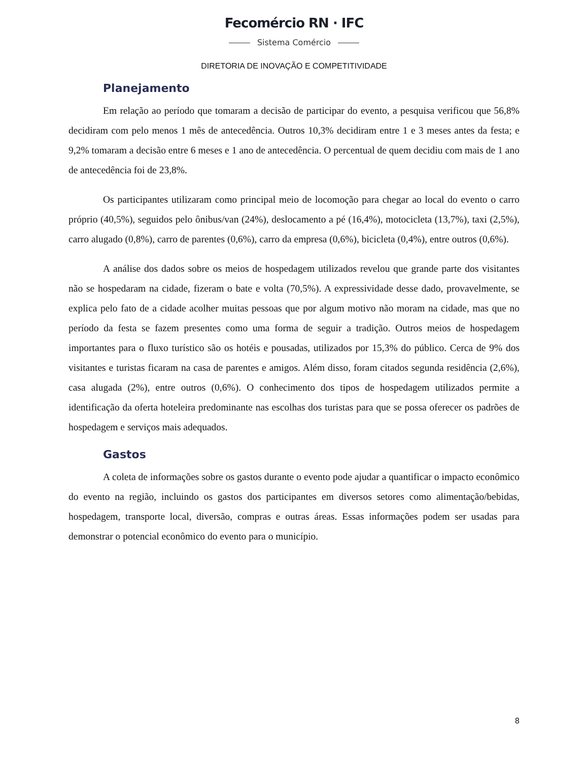Fecomércio RN · IFC
Sistema Comércio
DIRETORIA DE INOVAÇÃO E COMPETITIVIDADE
Planejamento
Em relação ao período que tomaram a decisão de participar do evento, a pesquisa verificou que 56,8% decidiram com pelo menos 1 mês de antecedência. Outros 10,3% decidiram entre 1 e 3 meses antes da festa; e 9,2% tomaram a decisão entre 6 meses e 1 ano de antecedência. O percentual de quem decidiu com mais de 1 ano de antecedência foi de 23,8%.
Os participantes utilizaram como principal meio de locomoção para chegar ao local do evento o carro próprio (40,5%), seguidos pelo ônibus/van (24%), deslocamento a pé (16,4%), motocicleta (13,7%), taxi (2,5%), carro alugado (0,8%), carro de parentes (0,6%), carro da empresa (0,6%), bicicleta (0,4%), entre outros (0,6%).
A análise dos dados sobre os meios de hospedagem utilizados revelou que grande parte dos visitantes não se hospedaram na cidade, fizeram o bate e volta (70,5%). A expressividade desse dado, provavelmente, se explica pelo fato de a cidade acolher muitas pessoas que por algum motivo não moram na cidade, mas que no período da festa se fazem presentes como uma forma de seguir a tradição. Outros meios de hospedagem importantes para o fluxo turístico são os hotéis e pousadas, utilizados por 15,3% do público. Cerca de 9% dos visitantes e turistas ficaram na casa de parentes e amigos. Além disso, foram citados segunda residência (2,6%), casa alugada (2%), entre outros (0,6%). O conhecimento dos tipos de hospedagem utilizados permite a identificação da oferta hoteleira predominante nas escolhas dos turistas para que se possa oferecer os padrões de hospedagem e serviços mais adequados.
Gastos
A coleta de informações sobre os gastos durante o evento pode ajudar a quantificar o impacto econômico do evento na região, incluindo os gastos dos participantes em diversos setores como alimentação/bebidas, hospedagem, transporte local, diversão, compras e outras áreas. Essas informações podem ser usadas para demonstrar o potencial econômico do evento para o município.
8